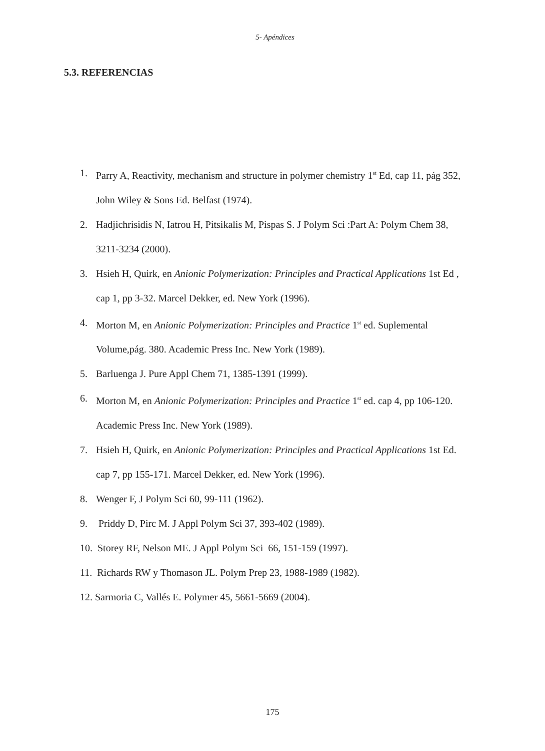5- Apéndices
5.3. REFERENCIAS
1. Parry A, Reactivity, mechanism and structure in polymer chemistry 1<sup>st</sup> Ed, cap 11, pág 352, John Wiley & Sons Ed. Belfast (1974).
2. Hadjichrisidis N, Iatrou H, Pitsikalis M, Pispas S. J Polym Sci :Part A: Polym Chem 38, 3211-3234 (2000).
3. Hsieh H, Quirk, en Anionic Polymerization: Principles and Practical Applications 1st Ed , cap 1, pp 3-32. Marcel Dekker, ed. New York (1996).
4. Morton M, en Anionic Polymerization: Principles and Practice 1<sup>st</sup> ed. Suplemental Volume,pág. 380. Academic Press Inc. New York (1989).
5. Barluenga J. Pure Appl Chem 71, 1385-1391 (1999).
6. Morton M, en Anionic Polymerization: Principles and Practice 1<sup>st</sup> ed. cap 4, pp 106-120. Academic Press Inc. New York (1989).
7. Hsieh H, Quirk, en Anionic Polymerization: Principles and Practical Applications 1st Ed. cap 7, pp 155-171. Marcel Dekker, ed. New York (1996).
8. Wenger F, J Polym Sci 60, 99-111 (1962).
9. Priddy D, Pirc M. J Appl Polym Sci 37, 393-402 (1989).
10. Storey RF, Nelson ME. J Appl Polym Sci 66, 151-159 (1997).
11. Richards RW y Thomason JL. Polym Prep 23, 1988-1989 (1982).
12. Sarmoria C, Vallés E. Polymer 45, 5661-5669 (2004).
175